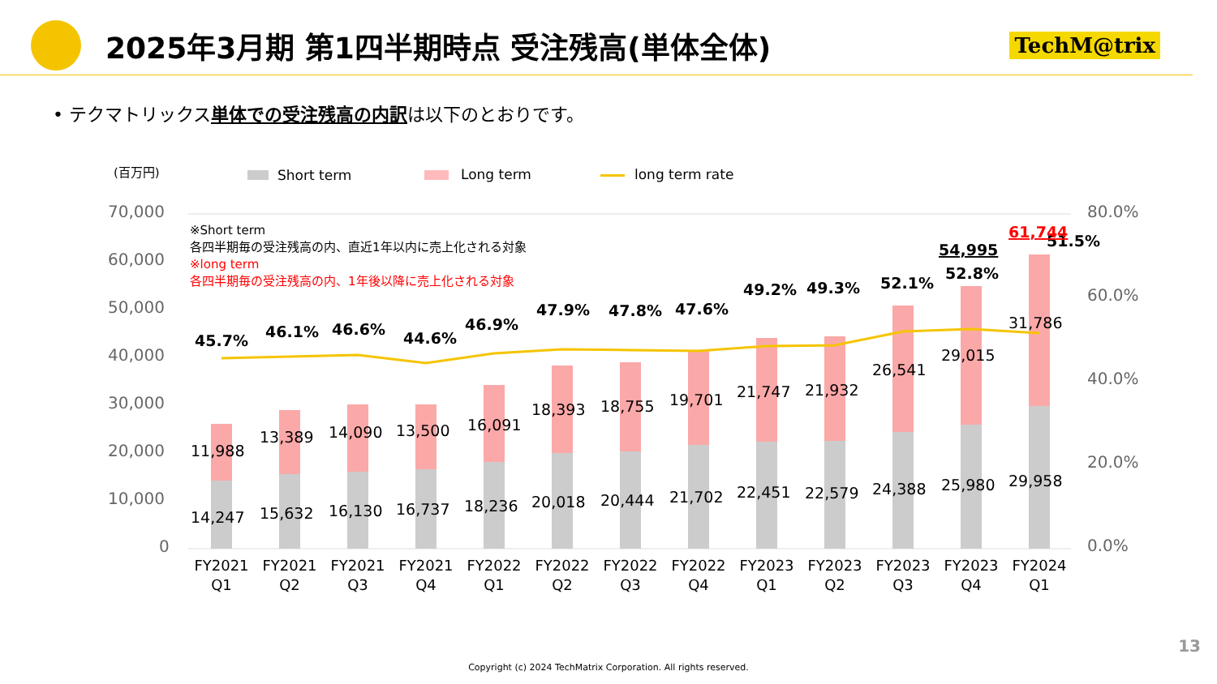2025年3月期 第1四半期時点 受注残高(単体全体)
TechM@trix
• テクマトリックス単体での受注残高の内訳は以下のとおりです。
(百万円)
Short term
Long term
long term rate
70,000
60,000
50,000
40,000
30,000
20,000
10,000
0
80.0%
60.0%
40.0%
20.0%
0.0%
※Short term
各四半期毎の受注残高の内、直近1年以内に売上化される対象
※long term
各四半期毎の受注残高の内、1年後以降に売上化される対象
11,988
13,389
14,090
13,500
16,091
18,393
18,755
19,701
21,747
21,932
26,541
29,015
31,786
14,247
15,632
16,130
16,737
18,236
20,018
20,444
21,702
22,451
22,579
24,388
25,980
29,958
45.7%
46.1%
46.6%
44.6%
46.9%
47.9%
47.8%
47.6%
49.2%
49.3%
52.1%
52.8%
51.5%
54,995
61,744
FY2021
Q1
FY2021
Q2
FY2021
Q3
FY2021
Q4
FY2022
Q1
FY2022
Q2
FY2022
Q3
FY2022
Q4
FY2023
Q1
FY2023
Q2
FY2023
Q3
FY2023
Q4
FY2024
Q1
13
Copyright (c) 2024 TechMatrix Corporation. All rights reserved.